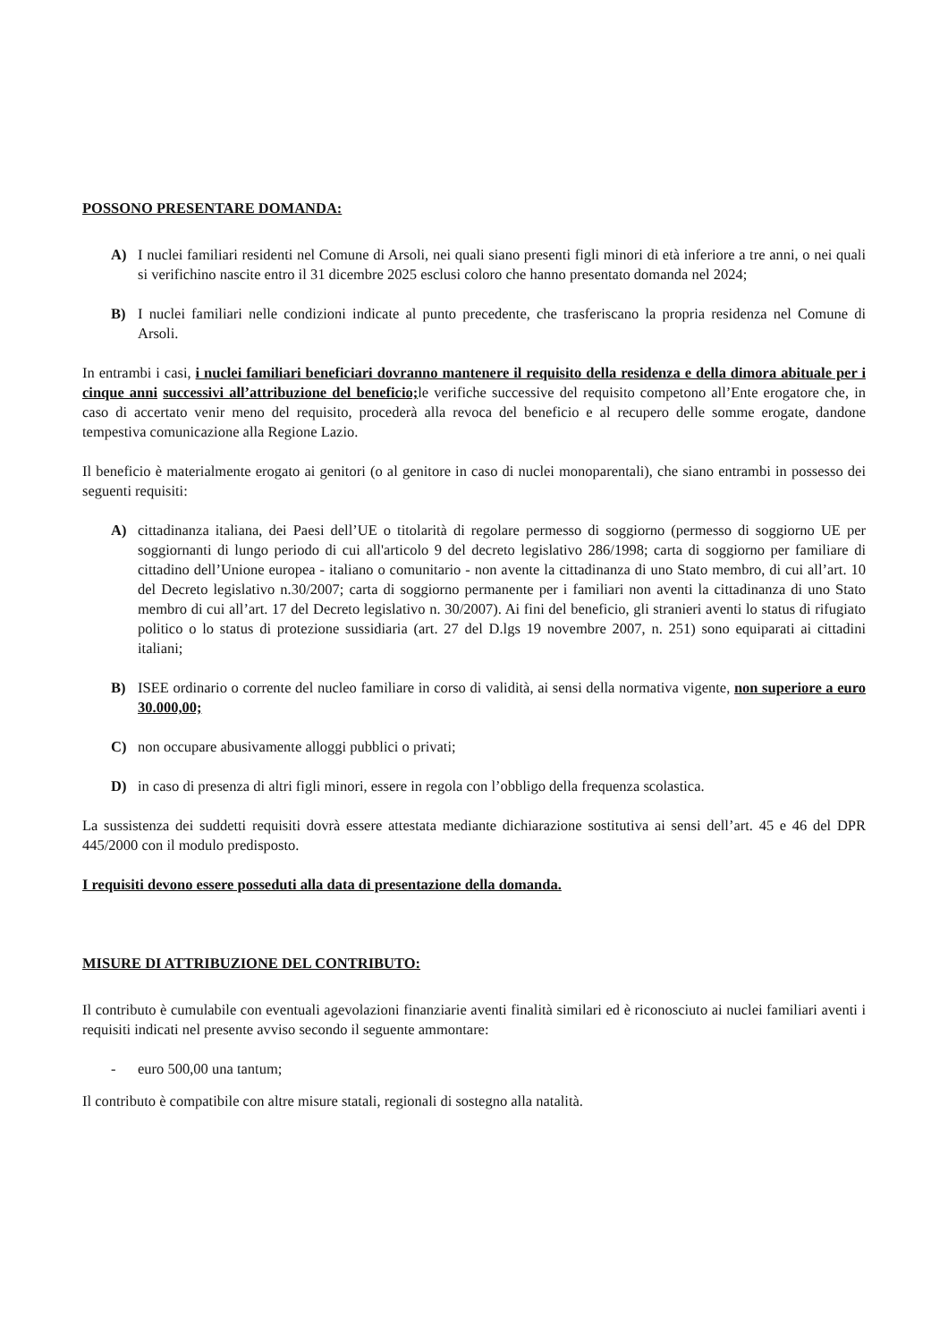POSSONO PRESENTARE DOMANDA:
A) I nuclei familiari residenti nel Comune di Arsoli, nei quali siano presenti figli minori di età inferiore a tre anni, o nei quali si verifichino nascite entro il 31 dicembre 2025 esclusi coloro che hanno presentato domanda nel 2024;
B) I nuclei familiari nelle condizioni indicate al punto precedente, che trasferiscano la propria residenza nel Comune di Arsoli.
In entrambi i casi, i nuclei familiari beneficiari dovranno mantenere il requisito della residenza e della dimora abituale per i cinque anni successivi all’attribuzione del beneficio; le verifiche successive del requisito competono all’Ente erogatore che, in caso di accertato venir meno del requisito, procederà alla revoca del beneficio e al recupero delle somme erogate, dandone tempestiva comunicazione alla Regione Lazio.
Il beneficio è materialmente erogato ai genitori (o al genitore in caso di nuclei monoparentali), che siano entrambi in possesso dei seguenti requisiti:
A) cittadinanza italiana, dei Paesi dell’UE o titolarità di regolare permesso di soggiorno (permesso di soggiorno UE per soggiornanti di lungo periodo di cui all'articolo 9 del decreto legislativo 286/1998; carta di soggiorno per familiare di cittadino dell’Unione europea - italiano o comunitario - non avente la cittadinanza di uno Stato membro, di cui all’art. 10 del Decreto legislativo n.30/2007; carta di soggiorno permanente per i familiari non aventi la cittadinanza di uno Stato membro di cui all’art. 17 del Decreto legislativo n. 30/2007). Ai fini del beneficio, gli stranieri aventi lo status di rifugiato politico o lo status di protezione sussidiaria (art. 27 del D.lgs 19 novembre 2007, n. 251) sono equiparati ai cittadini italiani;
B) ISEE ordinario o corrente del nucleo familiare in corso di validità, ai sensi della normativa vigente, non superiore a euro 30.000,00;
C) non occupare abusivamente alloggi pubblici o privati;
D) in caso di presenza di altri figli minori, essere in regola con l’obbligo della frequenza scolastica.
La sussistenza dei suddetti requisiti dovrà essere attestata mediante dichiarazione sostitutiva ai sensi dell’art. 45 e 46 del DPR 445/2000 con il modulo predisposto.
I requisiti devono essere posseduti alla data di presentazione della domanda.
MISURE DI ATTRIBUZIONE DEL CONTRIBUTO:
Il contributo è cumulabile con eventuali agevolazioni finanziarie aventi finalità similari ed è riconosciuto ai nuclei familiari aventi i requisiti indicati nel presente avviso secondo il seguente ammontare:
- euro 500,00 una tantum;
Il contributo è compatibile con altre misure statali, regionali di sostegno alla natalità.